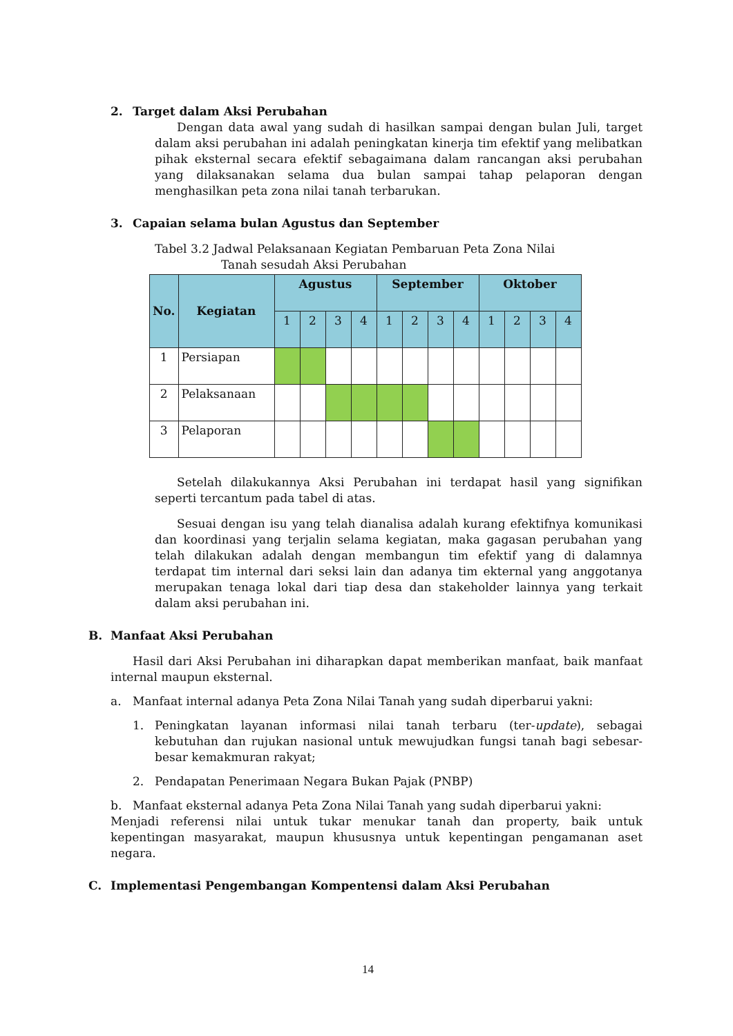2. Target dalam Aksi Perubahan
Dengan data awal yang sudah di hasilkan sampai dengan bulan Juli, target dalam aksi perubahan ini adalah peningkatan kinerja tim efektif yang melibatkan pihak eksternal secara efektif sebagaimana dalam rancangan aksi perubahan yang dilaksanakan selama dua bulan sampai tahap pelaporan dengan menghasilkan peta zona nilai tanah terbarukan.
3. Capaian selama bulan Agustus dan September
Tabel 3.2 Jadwal Pelaksanaan Kegiatan Pembaruan Peta Zona Nilai
Tanah sesudah Aksi Perubahan
| No. | Kegiatan | Agustus | | | | September | | | | Oktober | | | |
| --- | --- | --- | --- | --- | --- | --- | --- | --- | --- | --- | --- | --- | --- |
| | | 1 | 2 | 3 | 4 | 1 | 2 | 3 | 4 | 1 | 2 | 3 | 4 |
| 1 | Persiapan | | | | | | | | | | | | |
| 2 | Pelaksanaan | | | | | | | | | | | | |
| 3 | Pelaporan | | | | | | | | | | | | |
Setelah dilakukannya Aksi Perubahan ini terdapat hasil yang signifikan seperti tercantum pada tabel di atas.
Sesuai dengan isu yang telah dianalisa adalah kurang efektifnya komunikasi dan koordinasi yang terjalin selama kegiatan, maka gagasan perubahan yang telah dilakukan adalah dengan membangun tim efektif yang di dalamnya terdapat tim internal dari seksi lain dan adanya tim ekternal yang anggotanya merupakan tenaga lokal dari tiap desa dan stakeholder lainnya yang terkait dalam aksi perubahan ini.
B. Manfaat Aksi Perubahan
Hasil dari Aksi Perubahan ini diharapkan dapat memberikan manfaat, baik manfaat internal maupun eksternal.
a. Manfaat internal adanya Peta Zona Nilai Tanah yang sudah diperbarui yakni:
1. Peningkatan layanan informasi nilai tanah terbaru (ter-update), sebagai kebutuhan dan rujukan nasional untuk mewujudkan fungsi tanah bagi sebesar-besar kemakmuran rakyat;
2. Pendapatan Penerimaan Negara Bukan Pajak (PNBP)
b. Manfaat eksternal adanya Peta Zona Nilai Tanah yang sudah diperbarui yakni:
Menjadi referensi nilai untuk tukar menukar tanah dan property, baik untuk kepentingan masyarakat, maupun khususnya untuk kepentingan pengamanan aset negara.
C. Implementasi Pengembangan Kompentensi dalam Aksi Perubahan
14